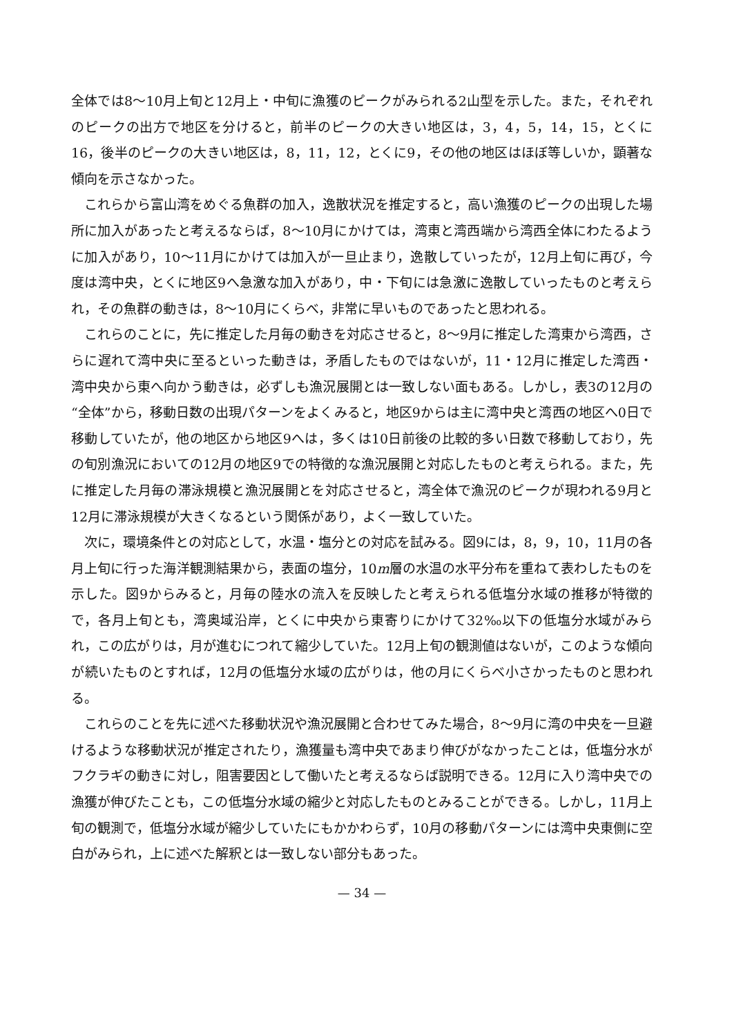全体では8～10月上旬と12月上・中旬に漁獲のピークがみられる2山型を示した。また，それぞれのピークの出方で地区を分けると，前半のピークの大きい地区は，3，4，5，14，15，とくに16，後半のピークの大きい地区は，8，11，12，とくに9，その他の地区はほぼ等しいか，顕著な傾向を示さなかった。
これらから富山湾をめぐる魚群の加入，逸散状況を推定すると，高い漁獲のピークの出現した場所に加入があったと考えるならば，8～10月にかけては，湾東と湾西端から湾西全体にわたるように加入があり，10～11月にかけては加入が一旦止まり，逸散していったが，12月上旬に再び，今度は湾中央，とくに地区9へ急激な加入があり，中・下旬には急激に逸散していったものと考えられ，その魚群の動きは，8～10月にくらべ，非常に早いものであったと思われる。
これらのことに，先に推定した月毎の動きを対応させると，8～9月に推定した湾東から湾西，さらに遅れて湾中央に至るといった動きは，矛盾したものではないが，11・12月に推定した湾西・湾中央から東へ向かう動きは，必ずしも漁況展開とは一致しない面もある。しかし，表3の12月の“全体”から，移動日数の出現パターンをよくみると，地区9からは主に湾中央と湾西の地区へ0日で移動していたが，他の地区から地区9へは，多くは10日前後の比較的多い日数で移動しており，先の旬別漁況においての12月の地区9での特徴的な漁況展開と対応したものと考えられる。また，先に推定した月毎の滞泳規模と漁況展開とを対応させると，湾全体で漁況のピークが現われる9月と12月に滞泳規模が大きくなるという関係があり，よく一致していた。
次に，環境条件との対応として，水温・塩分との対応を試みる。図9には，8，9，10，11月の各月上旬に行った海洋観測結果から，表面の塩分，10m層の水温の水平分布を重ねて表わしたものを示した。図9からみると，月毎の陸水の流入を反映したと考えられる低塩分水域の推移が特徴的で，各月上旬とも，湾奥域沿岸，とくに中央から東寄りにかけて32‰以下の低塩分水域がみられ，この広がりは，月が進むにつれて縮少していた。12月上旬の観測値はないが，このような傾向が続いたものとすれば，12月の低塩分水域の広がりは，他の月にくらべ小さかったものと思われる。
これらのことを先に述べた移動状況や漁況展開と合わせてみた場合，8～9月に湾の中央を一旦避けるような移動状況が推定されたり，漁獲量も湾中央であまり伸びがなかったことは，低塩分水がフクラギの動きに対し，阻害要因として働いたと考えるならば説明できる。12月に入り湾中央での漁獲が伸びたことも，この低塩分水域の縮少と対応したものとみることができる。しかし，11月上旬の観測で，低塩分水域が縮少していたにもかかわらず，10月の移動パターンには湾中央東側に空白がみられ，上に述べた解釈とは一致しない部分もあった。
— 34 —